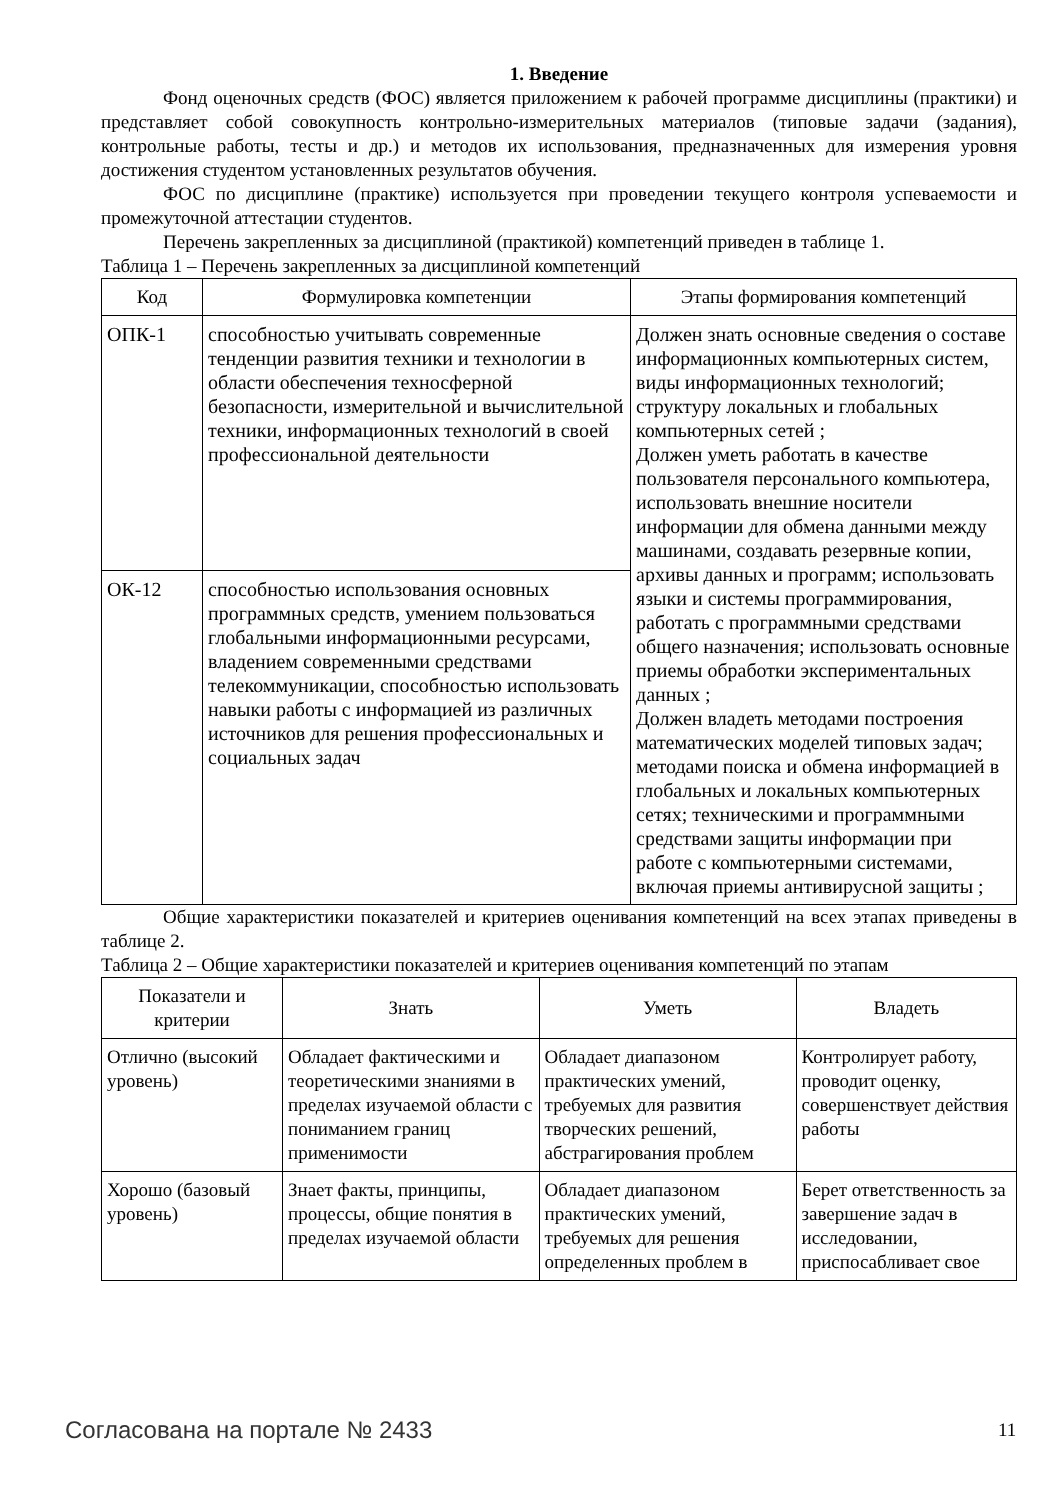1. Введение
Фонд оценочных средств (ФОС) является приложением к рабочей программе дисциплины (практики) и представляет собой совокупность контрольно-измерительных материалов (типовые задачи (задания), контрольные работы, тесты и др.) и методов их использования, предназначенных для измерения уровня достижения студентом установленных результатов обучения.
ФОС по дисциплине (практике) используется при проведении текущего контроля успеваемости и промежуточной аттестации студентов.
Перечень закрепленных за дисциплиной (практикой) компетенций приведен в таблице 1.
Таблица 1 – Перечень закрепленных за дисциплиной компетенций
| Код | Формулировка компетенции | Этапы формирования компетенций |
| --- | --- | --- |
| ОПК-1 | способностью учитывать современные тенденции развития техники и технологии в области обеспечения техносферной безопасности, измерительной и вычислительной техники, информационных технологий в своей профессиональной деятельности | Должен знать основные сведения о составе информационных компьютерных систем, виды информационных технологий; структуру локальных и глобальных компьютерных сетей ; Должен уметь работать в качестве пользователя персонального компьютера, использовать внешние носители информации для обмена данными между машинами, создавать резервные копии, архивы данных и программ; использовать языки и системы программирования, работать с программными средствами общего назначения; использовать основные приемы обработки экспериментальных данных ; Должен владеть методами построения математических моделей типовых задач; методами поиска и обмена информацией в глобальных и локальных компьютерных сетях; техническими и программными средствами защиты информации при работе с компьютерными системами, включая приемы антивирусной защиты ; |
| ОК-12 | способностью использования основных программных средств, умением пользоваться глобальными информационными ресурсами, владением современными средствами телекоммуникации, способностью использовать навыки работы с информацией из различных источников для решения профессиональных и социальных задач | |
Общие характеристики показателей и критериев оценивания компетенций на всех этапах приведены в таблице 2.
Таблица 2 – Общие характеристики показателей и критериев оценивания компетенций по этапам
| Показатели и критерии | Знать | Уметь | Владеть |
| --- | --- | --- | --- |
| Отлично (высокий уровень) | Обладает фактическими и теоретическими знаниями в пределах изучаемой области с пониманием границ применимости | Обладает диапазоном практических умений, требуемых для развития творческих решений, абстрагирования проблем | Контролирует работу, проводит оценку, совершенствует действия работы |
| Хорошо (базовый уровень) | Знает факты, принципы, процессы, общие понятия в пределах изучаемой области | Обладает диапазоном практических умений, требуемых для решения определенных проблем в | Берет ответственность за завершение задач в исследовании, приспосабливает свое |
Согласована на портале № 2433 11